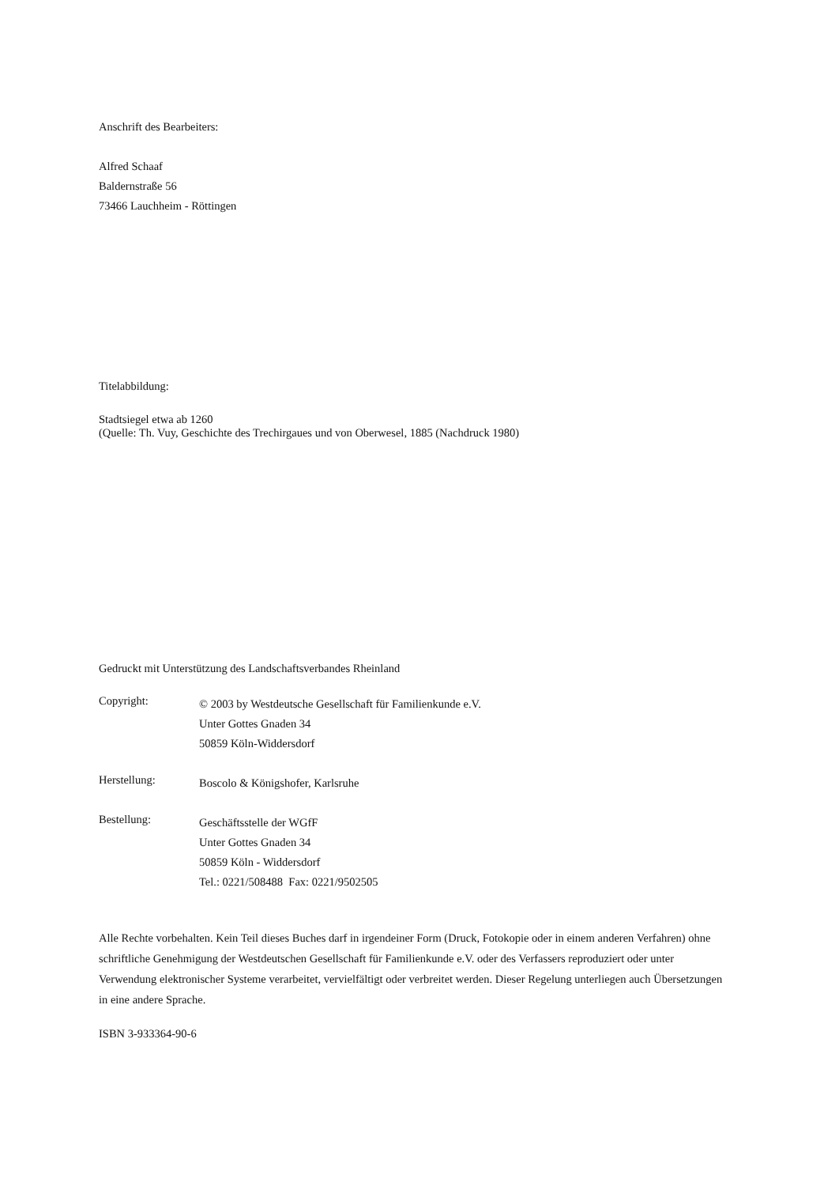Anschrift des Bearbeiters:
Alfred Schaaf
Baldernstraße 56
73466 Lauchheim - Röttingen
Titelabbildung:
Stadtsiegel etwa ab 1260
(Quelle: Th. Vuy, Geschichte des Trechirgaues und von Oberwesel, 1885 (Nachdruck 1980)
Gedruckt mit Unterstützung des Landschaftsverbandes Rheinland
Copyright:
© 2003 by Westdeutsche Gesellschaft für Familienkunde e.V.
Unter Gottes Gnaden 34
50859 Köln-Widdersdorf
Herstellung:
Boscolo & Königshofer, Karlsruhe
Bestellung:
Geschäftsstelle der WGfF
Unter Gottes Gnaden 34
50859 Köln - Widdersdorf
Tel.: 0221/508488 Fax: 0221/9502505
Alle Rechte vorbehalten. Kein Teil dieses Buches darf in irgendeiner Form (Druck, Fotokopie oder in einem anderen Verfahren) ohne schriftliche Genehmigung der Westdeutschen Gesellschaft für Familienkunde e.V. oder des Verfassers reproduziert oder unter Verwendung elektronischer Systeme verarbeitet, vervielfältigt oder verbreitet werden. Dieser Regelung unterliegen auch Übersetzungen in eine andere Sprache.
ISBN 3-933364-90-6